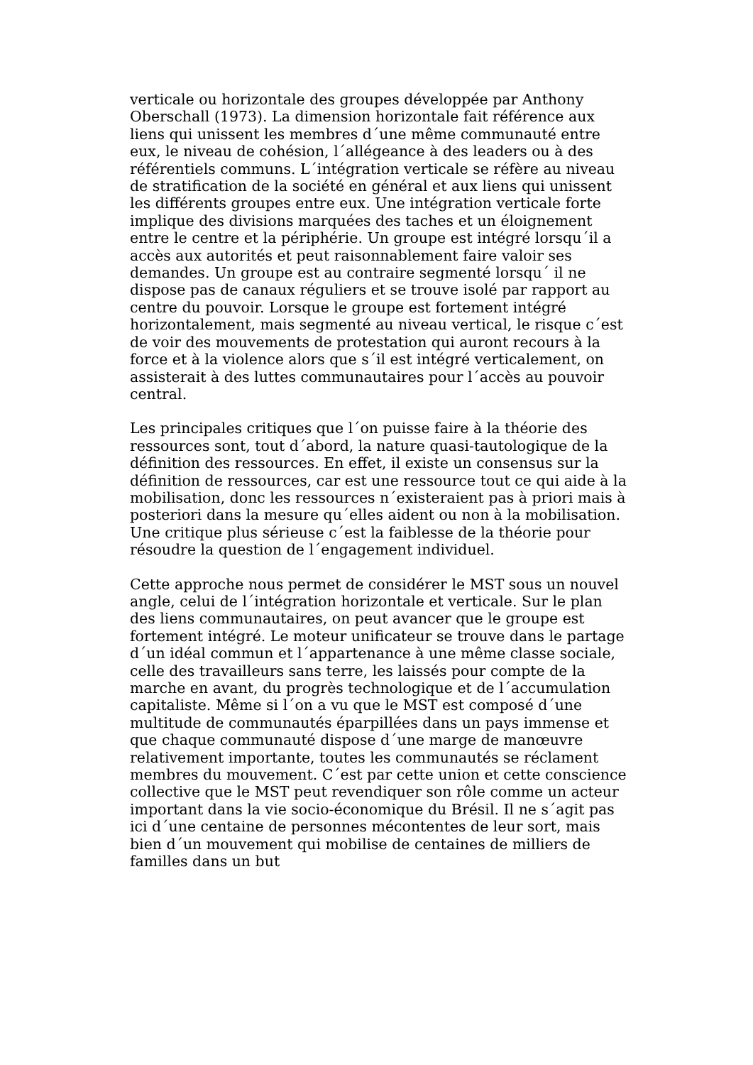verticale ou horizontale des groupes développée par Anthony Oberschall (1973). La dimension horizontale fait référence aux liens qui unissent les membres d´une même communauté entre eux, le niveau de cohésion, l´allégeance à des leaders ou à des référentiels communs. L´intégration verticale se réfère au niveau de stratification de la société en général et aux liens qui unissent les différents groupes entre eux. Une intégration verticale forte implique des divisions marquées des taches et un éloignement entre le centre et la périphérie. Un groupe est intégré lorsqu´il a accès aux autorités et peut raisonnablement faire valoir ses demandes. Un groupe est au contraire segmenté lorsqu´ il ne dispose pas de canaux réguliers et se trouve isolé par rapport au centre du pouvoir. Lorsque le groupe est fortement intégré horizontalement, mais segmenté au niveau vertical, le risque c´est de voir des mouvements de protestation qui auront recours à la force et à la violence alors que s´il est intégré verticalement, on assisterait à des luttes communautaires pour l´accès au pouvoir central.
Les principales critiques que l´on puisse faire à la théorie des ressources sont, tout d´abord, la nature quasi-tautologique de la définition des ressources. En effet, il existe un consensus sur la définition de ressources, car est une ressource tout ce qui aide à la mobilisation, donc les ressources n´existeraient pas à priori mais à posteriori dans la mesure qu´elles aident ou non à la mobilisation. Une critique plus sérieuse c´est la faiblesse de la théorie pour résoudre la question de l´engagement individuel.
Cette approche nous permet de considérer le MST sous un nouvel angle, celui de l´intégration horizontale et verticale. Sur le plan des liens communautaires, on peut avancer que le groupe est fortement intégré. Le moteur unificateur se trouve dans le partage d´un idéal commun et l´appartenance à une même classe sociale, celle des travailleurs sans terre, les laissés pour compte de la marche en avant, du progrès technologique et de l´accumulation capitaliste. Même si l´on a vu que le MST est composé d´une multitude de communautés éparpillées dans un pays immense et que chaque communauté dispose d´une marge de manœuvre relativement importante, toutes les communautés se réclament membres du mouvement. C´est par cette union et cette conscience collective que le MST peut revendiquer son rôle comme un acteur important dans la vie socio-économique du Brésil. Il ne s´agit pas ici d´une centaine de personnes mécontentes de leur sort, mais bien d´un mouvement qui mobilise de centaines de milliers de familles dans un but